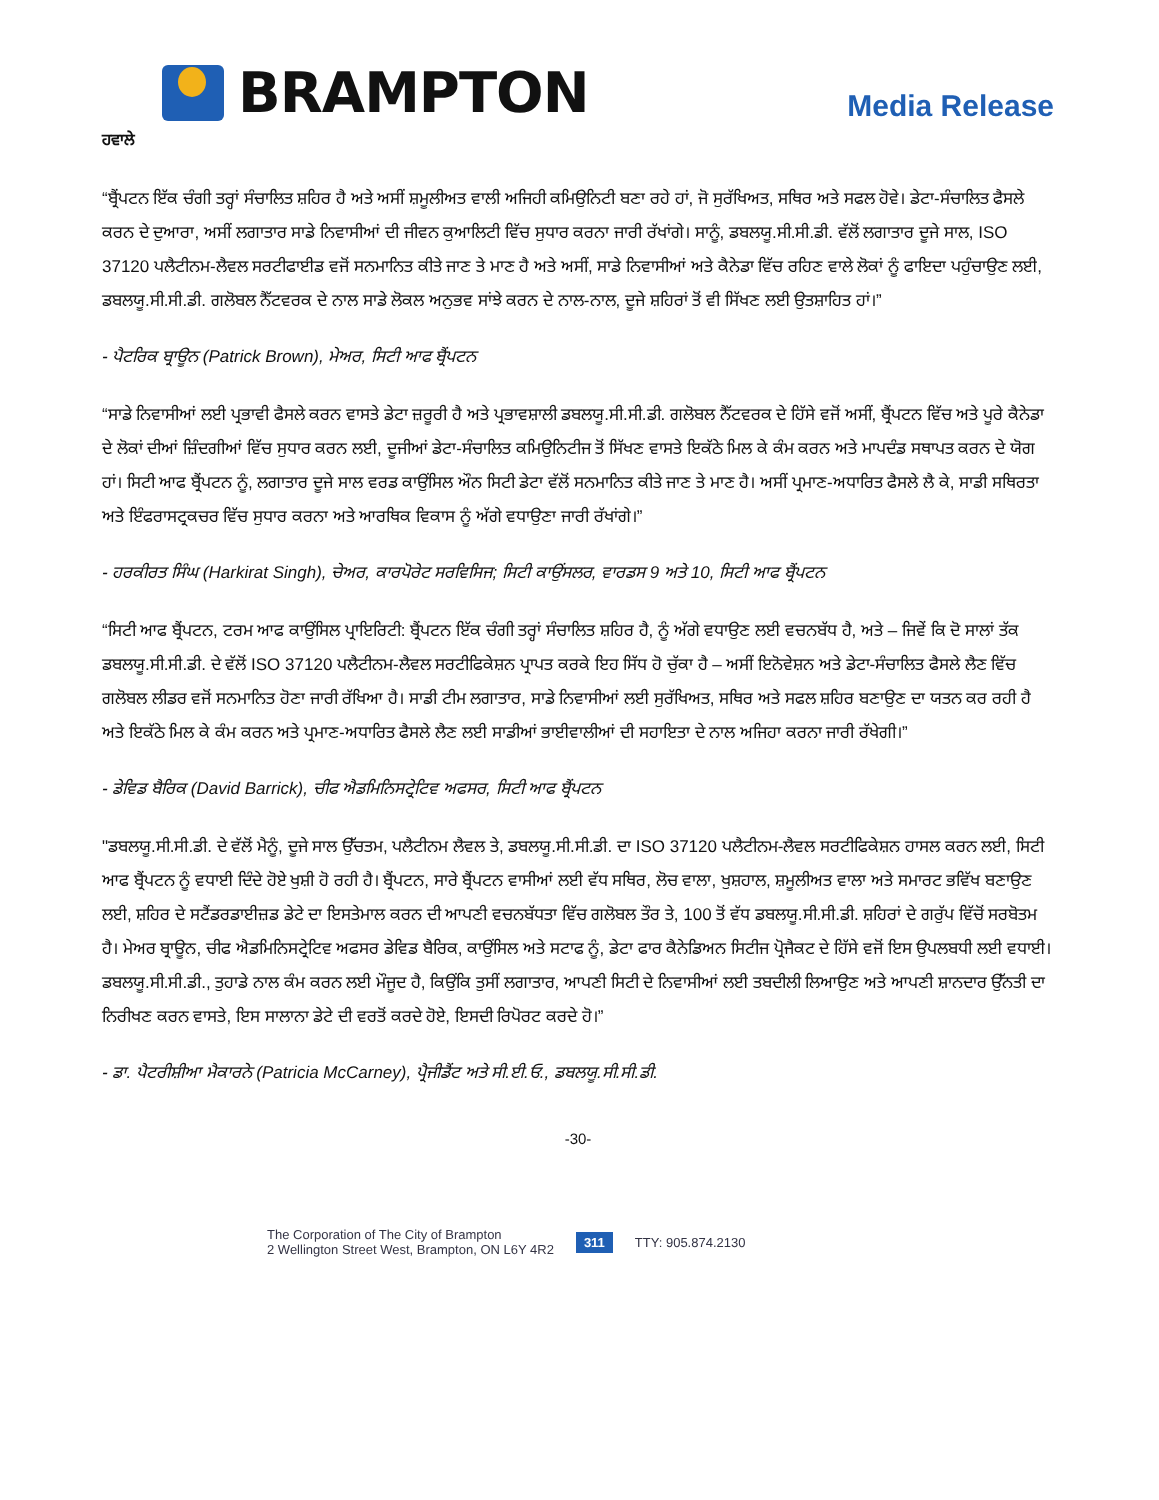BRAMPTON
Media Release
ਹਵਾਲੇ
“ਬ੍ਰੈਂਪਟਨ ਇੱਕ ਚੰਗੀ ਤਰ੍ਹਾਂ ਸੰਚਾਲਿਤ ਸ਼ਹਿਰ ਹੈ ਅਤੇ ਅਸੀਂ ਸ਼ਮੂਲੀਅਤ ਵਾਲੀ ਅਜਿਹੀ ਕਮਿਉਨਿਟੀ ਬਣਾ ਰਹੇ ਹਾਂ, ਜੋ ਸੁਰੱਖਿਅਤ, ਸਥਿਰ ਅਤੇ ਸਫਲ ਹੋਵੇ। ਡੇਟਾ-ਸੰਚਾਲਿਤ ਫੈਸਲੇ ਕਰਨ ਦੇ ਦੁਆਰਾ, ਅਸੀਂ ਲਗਾਤਾਰ ਸਾਡੇ ਨਿਵਾਸੀਆਂ ਦੀ ਜੀਵਨ ਕੁਆਲਿਟੀ ਵਿੱਚ ਸੁਧਾਰ ਕਰਨਾ ਜਾਰੀ ਰੱਖਾਂਗੇ। ਸਾਨੂੰ, ਡਬਲਯੂ.ਸੀ.ਸੀ.ਡੀ. ਵੱਲੋਂ ਲਗਾਤਾਰ ਦੂਜੇ ਸਾਲ, ISO 37120 ਪਲੈਟੀਨਮ-ਲੈਵਲ ਸਰਟੀਫਾਈਡ ਵਜੋਂ ਸਨਮਾਨਿਤ ਕੀਤੇ ਜਾਣ ਤੇ ਮਾਣ ਹੈ ਅਤੇ ਅਸੀਂ, ਸਾਡੇ ਨਿਵਾਸੀਆਂ ਅਤੇ ਕੈਨੇਡਾ ਵਿੱਚ ਰਹਿਣ ਵਾਲੇ ਲੋਕਾਂ ਨੂੰ ਫਾਇਦਾ ਪਹੁੰਚਾਉਣ ਲਈ, ਡਬਲਯੂ.ਸੀ.ਸੀ.ਡੀ. ਗਲੋਬਲ ਨੈੱਟਵਰਕ ਦੇ ਨਾਲ ਸਾਡੇ ਲੋਕਲ ਅਨੁਭਵ ਸਾਂਝੇ ਕਰਨ ਦੇ ਨਾਲ-ਨਾਲ, ਦੂਜੇ ਸ਼ਹਿਰਾਂ ਤੋਂ ਵੀ ਸਿੱਖਣ ਲਈ ਉਤਸ਼ਾਹਿਤ ਹਾਂ।”
- ਪੈਟਰਿਕ ਬ੍ਰਾਊਨ (Patrick Brown), ਮੇਅਰ, ਸਿਟੀ ਆਫ ਬ੍ਰੈਂਪਟਨ
“ਸਾਡੇ ਨਿਵਾਸੀਆਂ ਲਈ ਪ੍ਰਭਾਵੀ ਫੈਸਲੇ ਕਰਨ ਵਾਸਤੇ ਡੇਟਾ ਜ਼ਰੂਰੀ ਹੈ ਅਤੇ ਪ੍ਰਭਾਵਸ਼ਾਲੀ ਡਬਲਯੂ.ਸੀ.ਸੀ.ਡੀ. ਗਲੋਬਲ ਨੈੱਟਵਰਕ ਦੇ ਹਿੱਸੇ ਵਜੋਂ ਅਸੀਂ, ਬ੍ਰੈਂਪਟਨ ਵਿੱਚ ਅਤੇ ਪੂਰੇ ਕੈਨੇਡਾ ਦੇ ਲੋਕਾਂ ਦੀਆਂ ਜ਼ਿੰਦਗੀਆਂ ਵਿੱਚ ਸੁਧਾਰ ਕਰਨ ਲਈ, ਦੂਜੀਆਂ ਡੇਟਾ-ਸੰਚਾਲਿਤ ਕਮਿਉਨਿਟੀਜ ਤੋਂ ਸਿੱਖਣ ਵਾਸਤੇ ਇਕੱਠੇ ਮਿਲ ਕੇ ਕੰਮ ਕਰਨ ਅਤੇ ਮਾਪਦੰਡ ਸਥਾਪਤ ਕਰਨ ਦੇ ਯੋਗ ਹਾਂ। ਸਿਟੀ ਆਫ ਬ੍ਰੈਂਪਟਨ ਨੂੰ, ਲਗਾਤਾਰ ਦੂਜੇ ਸਾਲ ਵਰਡ ਕਾਉਂਸਿਲ ਔਨ ਸਿਟੀ ਡੇਟਾ ਵੱਲੋਂ ਸਨਮਾਨਿਤ ਕੀਤੇ ਜਾਣ ਤੇ ਮਾਣ ਹੈ। ਅਸੀਂ ਪ੍ਰਮਾਣ-ਅਧਾਰਿਤ ਫੈਸਲੇ ਲੈ ਕੇ, ਸਾਡੀ ਸਥਿਰਤਾ ਅਤੇ ਇੰਫਰਾਸਟ੍ਰਕਚਰ ਵਿੱਚ ਸੁਧਾਰ ਕਰਨਾ ਅਤੇ ਆਰਥਿਕ ਵਿਕਾਸ ਨੂੰ ਅੱਗੇ ਵਧਾਉਣਾ ਜਾਰੀ ਰੱਖਾਂਗੇ।”
- ਹਰਕੀਰਤ ਸਿੰਘ (Harkirat Singh), ਚੇਅਰ, ਕਾਰਪੋਰੇਟ ਸਰਵਿਸਿਜ; ਸਿਟੀ ਕਾਉਂਸਲਰ, ਵਾਰਡਸ 9 ਅਤੇ 10, ਸਿਟੀ ਆਫ ਬ੍ਰੈਂਪਟਨ
“ਸਿਟੀ ਆਫ ਬ੍ਰੈਂਪਟਨ, ਟਰਮ ਆਫ ਕਾਉਂਸਿਲ ਪ੍ਰਾਇਰਿਟੀ: ਬ੍ਰੈਂਪਟਨ ਇੱਕ ਚੰਗੀ ਤਰ੍ਹਾਂ ਸੰਚਾਲਿਤ ਸ਼ਹਿਰ ਹੈ, ਨੂੰ ਅੱਗੇ ਵਧਾਉਣ ਲਈ ਵਚਨਬੱਧ ਹੈ, ਅਤੇ – ਜਿਵੇਂ ਕਿ ਦੋ ਸਾਲਾਂ ਤੱਕ ਡਬਲਯੂ.ਸੀ.ਸੀ.ਡੀ. ਦੇ ਵੱਲੋਂ ISO 37120 ਪਲੈਟੀਨਮ-ਲੈਵਲ ਸਰਟੀਫਿਕੇਸ਼ਨ ਪ੍ਰਾਪਤ ਕਰਕੇ ਇਹ ਸਿੱਧ ਹੋ ਚੁੱਕਾ ਹੈ – ਅਸੀਂ ਇਨੋਵੇਸ਼ਨ ਅਤੇ ਡੇਟਾ-ਸੰਚਾਲਿਤ ਫੈਸਲੇ ਲੈਣ ਵਿੱਚ ਗਲੋਬਲ ਲੀਡਰ ਵਜੋਂ ਸਨਮਾਨਿਤ ਹੋਣਾ ਜਾਰੀ ਰੱਖਿਆ ਹੈ। ਸਾਡੀ ਟੀਮ ਲਗਾਤਾਰ, ਸਾਡੇ ਨਿਵਾਸੀਆਂ ਲਈ ਸੁਰੱਖਿਅਤ, ਸਥਿਰ ਅਤੇ ਸਫਲ ਸ਼ਹਿਰ ਬਣਾਉਣ ਦਾ ਯਤਨ ਕਰ ਰਹੀ ਹੈ ਅਤੇ ਇਕੱਠੇ ਮਿਲ ਕੇ ਕੰਮ ਕਰਨ ਅਤੇ ਪ੍ਰਮਾਣ-ਅਧਾਰਿਤ ਫੈਸਲੇ ਲੈਣ ਲਈ ਸਾਡੀਆਂ ਭਾਈਵਾਲੀਆਂ ਦੀ ਸਹਾਇਤਾ ਦੇ ਨਾਲ ਅਜਿਹਾ ਕਰਨਾ ਜਾਰੀ ਰੱਖੇਗੀ।”
- ਡੇਵਿਡ ਬੈਰਿਕ (David Barrick), ਚੀਫ ਐਡਮਿਨਿਸਟ੍ਰੇਟਿਵ ਅਫਸਰ, ਸਿਟੀ ਆਫ ਬ੍ਰੈਂਪਟਨ
"ਡਬਲਯੂ.ਸੀ.ਸੀ.ਡੀ. ਦੇ ਵੱਲੋਂ ਮੈਨੂੰ, ਦੂਜੇ ਸਾਲ ਉੱਚਤਮ, ਪਲੈਟੀਨਮ ਲੈਵਲ ਤੇ, ਡਬਲਯੂ.ਸੀ.ਸੀ.ਡੀ. ਦਾ ISO 37120 ਪਲੈਟੀਨਮ-ਲੈਵਲ ਸਰਟੀਫਿਕੇਸ਼ਨ ਹਾਸਲ ਕਰਨ ਲਈ, ਸਿਟੀ ਆਫ ਬ੍ਰੈਂਪਟਨ ਨੂੰ ਵਧਾਈ ਦਿੰਦੇ ਹੋਏ ਖੁਸ਼ੀ ਹੋ ਰਹੀ ਹੈ। ਬ੍ਰੈਂਪਟਨ, ਸਾਰੇ ਬ੍ਰੈਂਪਟਨ ਵਾਸੀਆਂ ਲਈ ਵੱਧ ਸਥਿਰ, ਲੋਚ ਵਾਲਾ, ਖੁਸ਼ਹਾਲ, ਸ਼ਮੂਲੀਅਤ ਵਾਲਾ ਅਤੇ ਸਮਾਰਟ ਭਵਿੱਖ ਬਣਾਉਣ ਲਈ, ਸ਼ਹਿਰ ਦੇ ਸਟੈਂਡਰਡਾਈਜ਼ਡ ਡੇਟੇ ਦਾ ਇਸਤੇਮਾਲ ਕਰਨ ਦੀ ਆਪਣੀ ਵਚਨਬੱਧਤਾ ਵਿੱਚ ਗਲੋਬਲ ਤੌਰ ਤੇ, 100 ਤੋਂ ਵੱਧ ਡਬਲਯੂ.ਸੀ.ਸੀ.ਡੀ. ਸ਼ਹਿਰਾਂ ਦੇ ਗਰੁੱਪ ਵਿੱਚੋਂ ਸਰਬੋਤਮ ਹੈ। ਮੇਅਰ ਬ੍ਰਾਊਨ, ਚੀਫ ਐਡਮਿਨਿਸਟ੍ਰੇਟਿਵ ਅਫਸਰ ਡੇਵਿਡ ਬੈਰਿਕ, ਕਾਉਂਸਿਲ ਅਤੇ ਸਟਾਫ ਨੂੰ, ਡੇਟਾ ਫਾਰ ਕੈਨੇਡਿਅਨ ਸਿਟੀਜ ਪ੍ਰੋਜੈਕਟ ਦੇ ਹਿੱਸੇ ਵਜੋਂ ਇਸ ਉਪਲਬਧੀ ਲਈ ਵਧਾਈ। ਡਬਲਯੂ.ਸੀ.ਸੀ.ਡੀ., ਤੁਹਾਡੇ ਨਾਲ ਕੰਮ ਕਰਨ ਲਈ ਮੌਜੂਦ ਹੈ, ਕਿਉਂਕਿ ਤੁਸੀਂ ਲਗਾਤਾਰ, ਆਪਣੀ ਸਿਟੀ ਦੇ ਨਿਵਾਸੀਆਂ ਲਈ ਤਬਦੀਲੀ ਲਿਆਉਣ ਅਤੇ ਆਪਣੀ ਸ਼ਾਨਦਾਰ ਉੱਨਤੀ ਦਾ ਨਿਰੀਖਣ ਕਰਨ ਵਾਸਤੇ, ਇਸ ਸਾਲਾਨਾ ਡੇਟੇ ਦੀ ਵਰਤੋਂ ਕਰਦੇ ਹੋਏ, ਇਸਦੀ ਰਿਪੋਰਟ ਕਰਦੇ ਹੋ।”
- ਡਾ. ਪੈਟਰੀਸ਼ੀਆ ਮੈਕਾਰਨੇ (Patricia McCarney), ਪ੍ਰੈਜੀਡੈਂਟ ਅਤੇ ਸੀ.ਈ.ਓ., ਡਬਲਯੂ.ਸੀ.ਸੀ.ਡੀ.
-30-
The Corporation of The City of Brampton
2 Wellington Street West, Brampton, ON L6Y 4R2
311
TTY: 905.874.2130